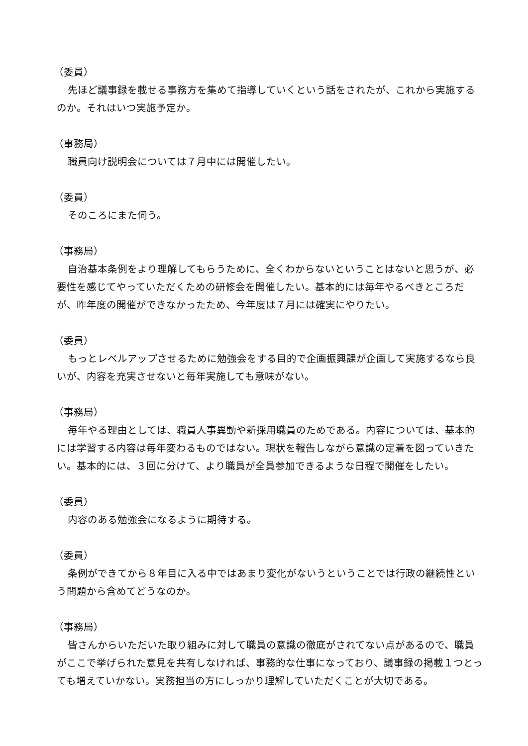（委員）
先ほど議事録を載せる事務方を集めて指導していくという話をされたが、これから実施するのか。それはいつ実施予定か。
（事務局）
職員向け説明会については７月中には開催したい。
（委員）
そのころにまた伺う。
（事務局）
自治基本条例をより理解してもらうために、全くわからないということはないと思うが、必要性を感じてやっていただくための研修会を開催したい。基本的には毎年やるべきところだが、昨年度の開催ができなかったため、今年度は７月には確実にやりたい。
（委員）
もっとレベルアップさせるために勉強会をする目的で企画振興課が企画して実施するなら良いが、内容を充実させないと毎年実施しても意味がない。
（事務局）
毎年やる理由としては、職員人事異動や新採用職員のためである。内容については、基本的には学習する内容は毎年変わるものではない。現状を報告しながら意識の定着を図っていきたい。基本的には、３回に分けて、より職員が全員参加できるような日程で開催をしたい。
（委員）
内容のある勉強会になるように期待する。
（委員）
条例ができてから８年目に入る中ではあまり変化がないうということでは行政の継続性という問題から含めてどうなのか。
（事務局）
皆さんからいただいた取り組みに対して職員の意識の徹底がされてない点があるので、職員がここで挙げられた意見を共有しなければ、事務的な仕事になっており、議事録の掲載１つとっても増えていかない。実務担当の方にしっかり理解していただくことが大切である。